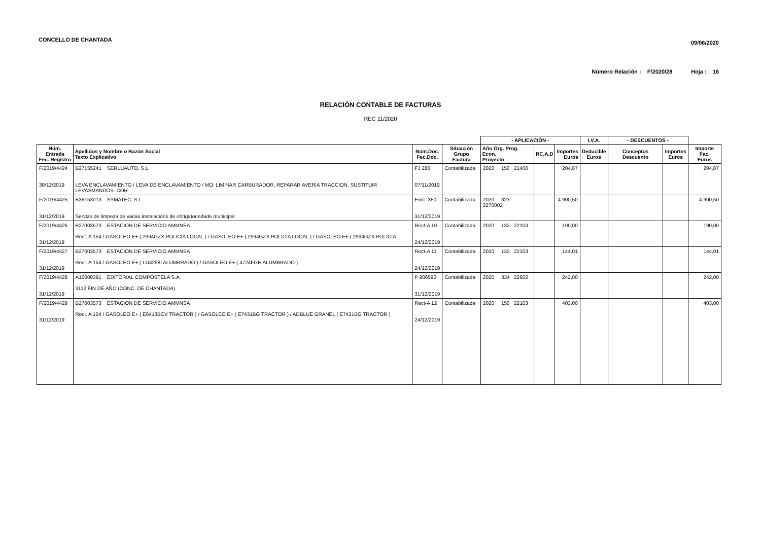CONCELLO DE CHANTADA 09/06/2020
Número Relación : F/2020/28 Hoja : 16
RELACIÓN CONTABLE DE FACTURAS
REC 11/2020
| | | | | - APLICACIÓN - | | | I.V.A. | - DESCUENTOS - | | |
| --- | --- | --- | --- | --- | --- | --- | --- | --- | --- | --- |
| Núm. Entrada Fec. Registro | Apellidos y Nombre o Razón Social Texto Explicativo | Núm.Doc. Fec.Doc. | Situación Grupo Factura | Año Org. Prog. Econ. Proyecto | RC,A,D | Importes Euros | Deducible Euros | Conceptos Descuento | Importes Euros | Importe Fac. Euros |
| F/2019/4424 30/12/2019 | B27155241 SERLUAUTO, S.L. LEVA ENCLAVAMIENTO / LEVA DE ENCLAVAMIENTO / MO. LIMPIAR CARBURADOR, REPARAR AVERIA TRACCION. SUSTITUIR LEVASMANDOS. COR | FJ 280 07/11/2019 | Contabilizada | 2020 150 21400 | | 204,87 | | | | 204,87 |
| F/2019/4425 31/12/2019 | B36153013 SYMATEC, S.L. Servizo de limpeza de varias instalacións de obrigatoriedade municipal | Emit- 350 31/12/2019 | Contabilizada | 2020 323 2270002 | | 4.900,50 | | | | 4.900,50 |
| F/2019/4426 31/12/2019 | B27003573 ESTACION DE SERVICIO AMMNSA Rect. A 154 / GASOLEO E+ ( 2994GZX POLICIA LOCAL ) / GASOLEO E+ ( 2994GZX POLICIA LOCAL ) / GASOLEO E+ ( 2994GZX POLICIA | Rect-A 10 24/12/2019 | Contabilizada | 2020 132 22103 | | 190,00 | | | | 190,00 |
| F/2019/4427 31/12/2019 | B27003573 ESTACION DE SERVICIO AMMNSA Rect. A 154 / GASOLEO E+ ( LU4258I ALUMBRADO ) / GASOLEO E+ ( 4724FGH ALUMBRADO ) | Rect-A 11 24/12/2019 | Contabilizada | 2020 132 22103 | | 144,01 | | | | 144,01 |
| F/2019/4428 31/12/2019 | A15000391 EDITORIAL COMPOSTELA S.A. 3112 FIN DE AÑO (CONC. DE CHANTADA) | P 906590 31/12/2019 | Contabilizada | 2020 334 22602 | | 242,00 | | | | 242,00 |
| F/2019/4429 31/12/2019 | B27003573 ESTACION DE SERVICIO AMMNSA Rect. A 154 / GASOLEO E+ ( E6413BCV TRACTOR ) / GASOLEO E+ ( E7431BG TRACTOR ) / ADBLUE GRANEL ( E7431BG TRACTOR ) | Rect-A 12 24/12/2019 | Contabilizada | 2020 150 22103 | | 403,00 | | | | 403,00 |